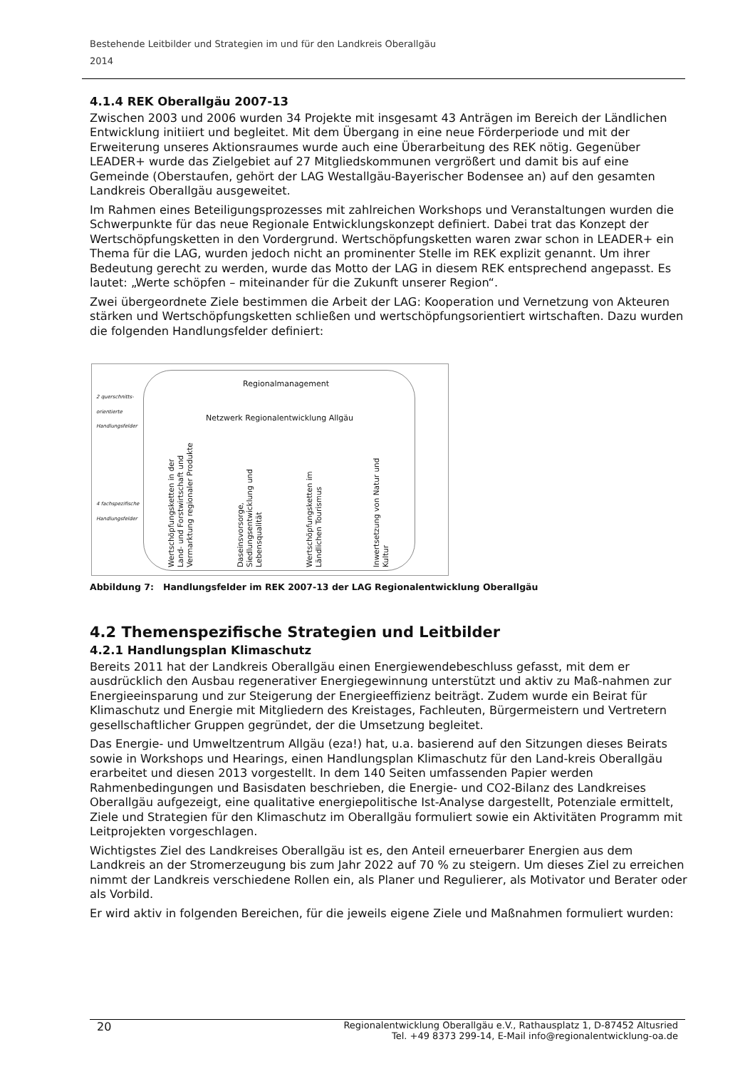Bestehende Leitbilder und Strategien im und für den Landkreis Oberallgäu
2014
4.1.4 REK Oberallgäu 2007-13
Zwischen 2003 und 2006 wurden 34 Projekte mit insgesamt 43 Anträgen im Bereich der Ländlichen Entwicklung initiiert und begleitet. Mit dem Übergang in eine neue Förderperiode und mit der Erweiterung unseres Aktionsraumes wurde auch eine Überarbeitung des REK nötig. Gegenüber LEADER+ wurde das Zielgebiet auf 27 Mitgliedskommunen vergrößert und damit bis auf eine Gemeinde (Oberstaufen, gehört der LAG Westallgäu-Bayerischer Bodensee an) auf den gesamten Landkreis Oberallgäu ausgeweitet.
Im Rahmen eines Beteiligungsprozesses mit zahlreichen Workshops und Veranstaltungen wurden die Schwerpunkte für das neue Regionale Entwicklungskonzept definiert. Dabei trat das Konzept der Wertschöpfungsketten in den Vordergrund. Wertschöpfungsketten waren zwar schon in LEADER+ ein Thema für die LAG, wurden jedoch nicht an prominenter Stelle im REK explizit genannt. Um ihrer Bedeutung gerecht zu werden, wurde das Motto der LAG in diesem REK entsprechend angepasst. Es lautet: „Werte schöpfen – miteinander für die Zukunft unserer Region“.
Zwei übergeordnete Ziele bestimmen die Arbeit der LAG: Kooperation und Vernetzung von Akteuren stärken und Wertschöpfungsketten schließen und wertschöpfungsorientiert wirtschaften. Dazu wurden die folgenden Handlungsfelder definiert:
2 querschnitts-
orientierte
Handlungsfelder
4 fachspezifische
Handlungsfelder
Regionalmanagement
Netzwerk Regionalentwicklung Allgäu
Wertschöpfungsketten in der Land- und Forstwirtschaft und Vermarktung regionaler Produkte
Daseinsvorsorge, Siedlungsentwicklung und Lebensqualität
Wertschöpfungsketten im Ländlichen Tourismus
Inwertsetzung von Natur und Kultur
Abbildung 7: Handlungsfelder im REK 2007-13 der LAG Regionalentwicklung Oberallgäu
4.2 Themenspezifische Strategien und Leitbilder
4.2.1 Handlungsplan Klimaschutz
Bereits 2011 hat der Landkreis Oberallgäu einen Energiewendebeschluss gefasst, mit dem er ausdrücklich den Ausbau regenerativer Energiegewinnung unterstützt und aktiv zu Maß-nahmen zur Energieeinsparung und zur Steigerung der Energieeffizienz beiträgt. Zudem wurde ein Beirat für Klimaschutz und Energie mit Mitgliedern des Kreistages, Fachleuten, Bürgermeistern und Vertretern gesellschaftlicher Gruppen gegründet, der die Umsetzung begleitet.
Das Energie- und Umweltzentrum Allgäu (eza!) hat, u.a. basierend auf den Sitzungen dieses Beirats sowie in Workshops und Hearings, einen Handlungsplan Klimaschutz für den Land-kreis Oberallgäu erarbeitet und diesen 2013 vorgestellt. In dem 140 Seiten umfassenden Papier werden Rahmenbedingungen und Basisdaten beschrieben, die Energie- und CO2-Bilanz des Landkreises Oberallgäu aufgezeigt, eine qualitative energiepolitische Ist-Analyse dargestellt, Potenziale ermittelt, Ziele und Strategien für den Klimaschutz im Oberallgäu formuliert sowie ein Aktivitäten Programm mit Leitprojekten vorgeschlagen.
Wichtigstes Ziel des Landkreises Oberallgäu ist es, den Anteil erneuerbarer Energien aus dem Landkreis an der Stromerzeugung bis zum Jahr 2022 auf 70 % zu steigern. Um dieses Ziel zu erreichen nimmt der Landkreis verschiedene Rollen ein, als Planer und Regulierer, als Motivator und Berater oder als Vorbild.
Er wird aktiv in folgenden Bereichen, für die jeweils eigene Ziele und Maßnahmen formuliert wurden:
20 Regionalentwicklung Oberallgäu e.V., Rathausplatz 1, D-87452 Altusried
Tel. +49 8373 299-14, E-Mail info@regionalentwicklung-oa.de